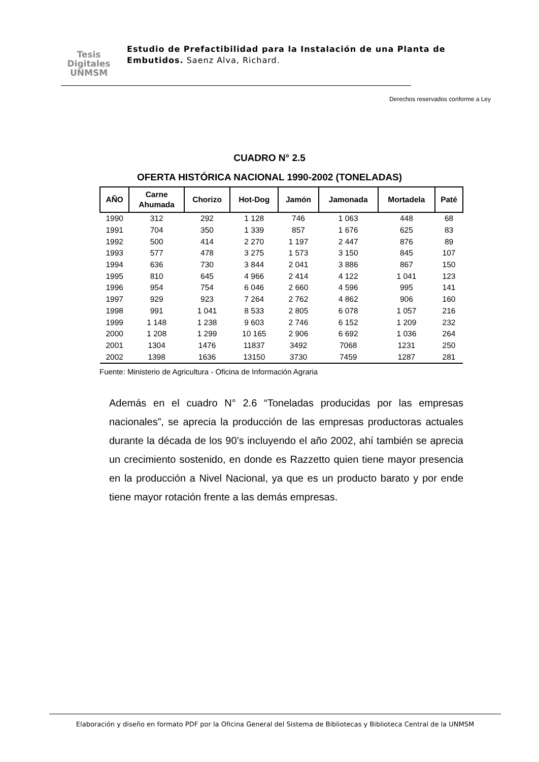Tesis
Digitales
UNMSM
Estudio de Prefactibilidad para la Instalación de una Planta de Embutidos. Saenz Alva, Richard.
Derechos reservados conforme a Ley
CUADRO N° 2.5
OFERTA HISTÓRICA NACIONAL 1990-2002 (TONELADAS)
| AÑO | Carne Ahumada | Chorizo | Hot-Dog | Jamón | Jamonada | Mortadela | Paté |
| --- | --- | --- | --- | --- | --- | --- | --- |
| 1990 | 312 | 292 | 1 128 | 746 | 1 063 | 448 | 68 |
| 1991 | 704 | 350 | 1 339 | 857 | 1 676 | 625 | 83 |
| 1992 | 500 | 414 | 2 270 | 1 197 | 2 447 | 876 | 89 |
| 1993 | 577 | 478 | 3 275 | 1 573 | 3 150 | 845 | 107 |
| 1994 | 636 | 730 | 3 844 | 2 041 | 3 886 | 867 | 150 |
| 1995 | 810 | 645 | 4 966 | 2 414 | 4 122 | 1 041 | 123 |
| 1996 | 954 | 754 | 6 046 | 2 660 | 4 596 | 995 | 141 |
| 1997 | 929 | 923 | 7 264 | 2 762 | 4 862 | 906 | 160 |
| 1998 | 991 | 1 041 | 8 533 | 2 805 | 6 078 | 1 057 | 216 |
| 1999 | 1 148 | 1 238 | 9 603 | 2 746 | 6 152 | 1 209 | 232 |
| 2000 | 1 208 | 1 299 | 10 165 | 2 906 | 6 692 | 1 036 | 264 |
| 2001 | 1304 | 1476 | 11837 | 3492 | 7068 | 1231 | 250 |
| 2002 | 1398 | 1636 | 13150 | 3730 | 7459 | 1287 | 281 |
Fuente: Ministerio de Agricultura - Oficina de Información Agraria
Además en el cuadro N° 2.6 “Toneladas producidas por las empresas nacionales”, se aprecia la producción de las empresas productoras actuales durante la década de los 90’s incluyendo el año 2002, ahí también se aprecia un crecimiento sostenido, en donde es Razzetto quien tiene mayor presencia en la producción a Nivel Nacional, ya que es un producto barato y por ende tiene mayor rotación frente a las demás empresas.
Elaboración y diseño en formato PDF por la Oficina General del Sistema de Bibliotecas y Biblioteca Central de la UNMSM